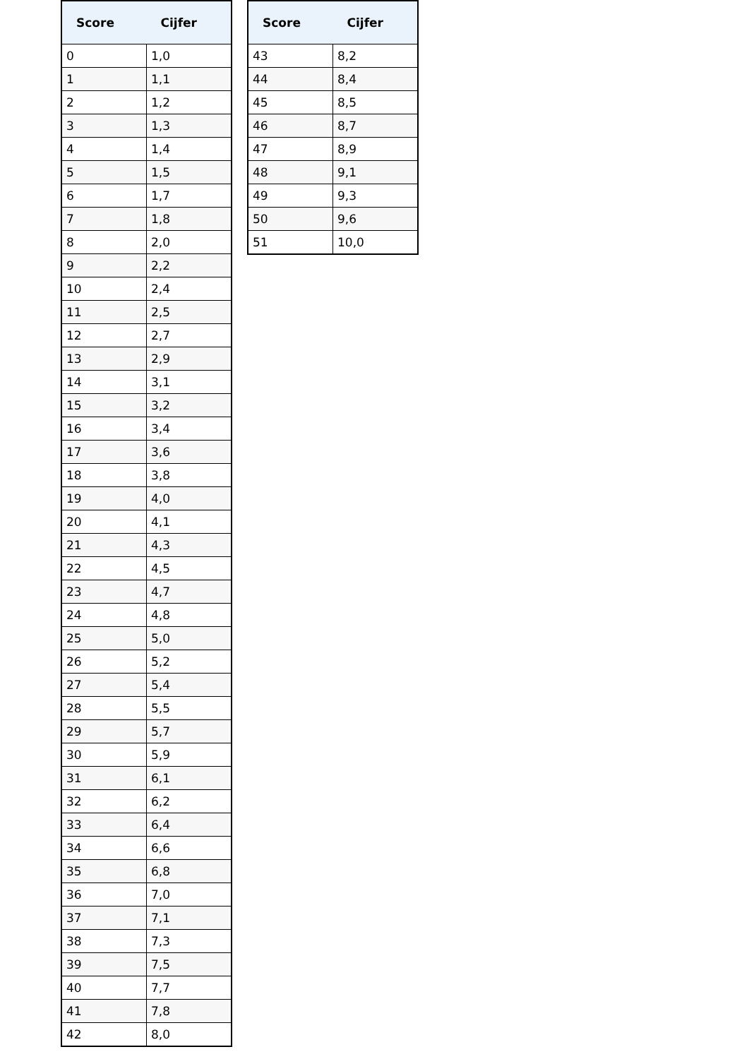| Score | Cijfer |
| --- | --- |
| 0 | 1,0 |
| 1 | 1,1 |
| 2 | 1,2 |
| 3 | 1,3 |
| 4 | 1,4 |
| 5 | 1,5 |
| 6 | 1,7 |
| 7 | 1,8 |
| 8 | 2,0 |
| 9 | 2,2 |
| 10 | 2,4 |
| 11 | 2,5 |
| 12 | 2,7 |
| 13 | 2,9 |
| 14 | 3,1 |
| 15 | 3,2 |
| 16 | 3,4 |
| 17 | 3,6 |
| 18 | 3,8 |
| 19 | 4,0 |
| 20 | 4,1 |
| 21 | 4,3 |
| 22 | 4,5 |
| 23 | 4,7 |
| 24 | 4,8 |
| 25 | 5,0 |
| 26 | 5,2 |
| 27 | 5,4 |
| 28 | 5,5 |
| 29 | 5,7 |
| 30 | 5,9 |
| 31 | 6,1 |
| 32 | 6,2 |
| 33 | 6,4 |
| 34 | 6,6 |
| 35 | 6,8 |
| 36 | 7,0 |
| 37 | 7,1 |
| 38 | 7,3 |
| 39 | 7,5 |
| 40 | 7,7 |
| 41 | 7,8 |
| 42 | 8,0 |
| Score | Cijfer |
| --- | --- |
| 43 | 8,2 |
| 44 | 8,4 |
| 45 | 8,5 |
| 46 | 8,7 |
| 47 | 8,9 |
| 48 | 9,1 |
| 49 | 9,3 |
| 50 | 9,6 |
| 51 | 10,0 |